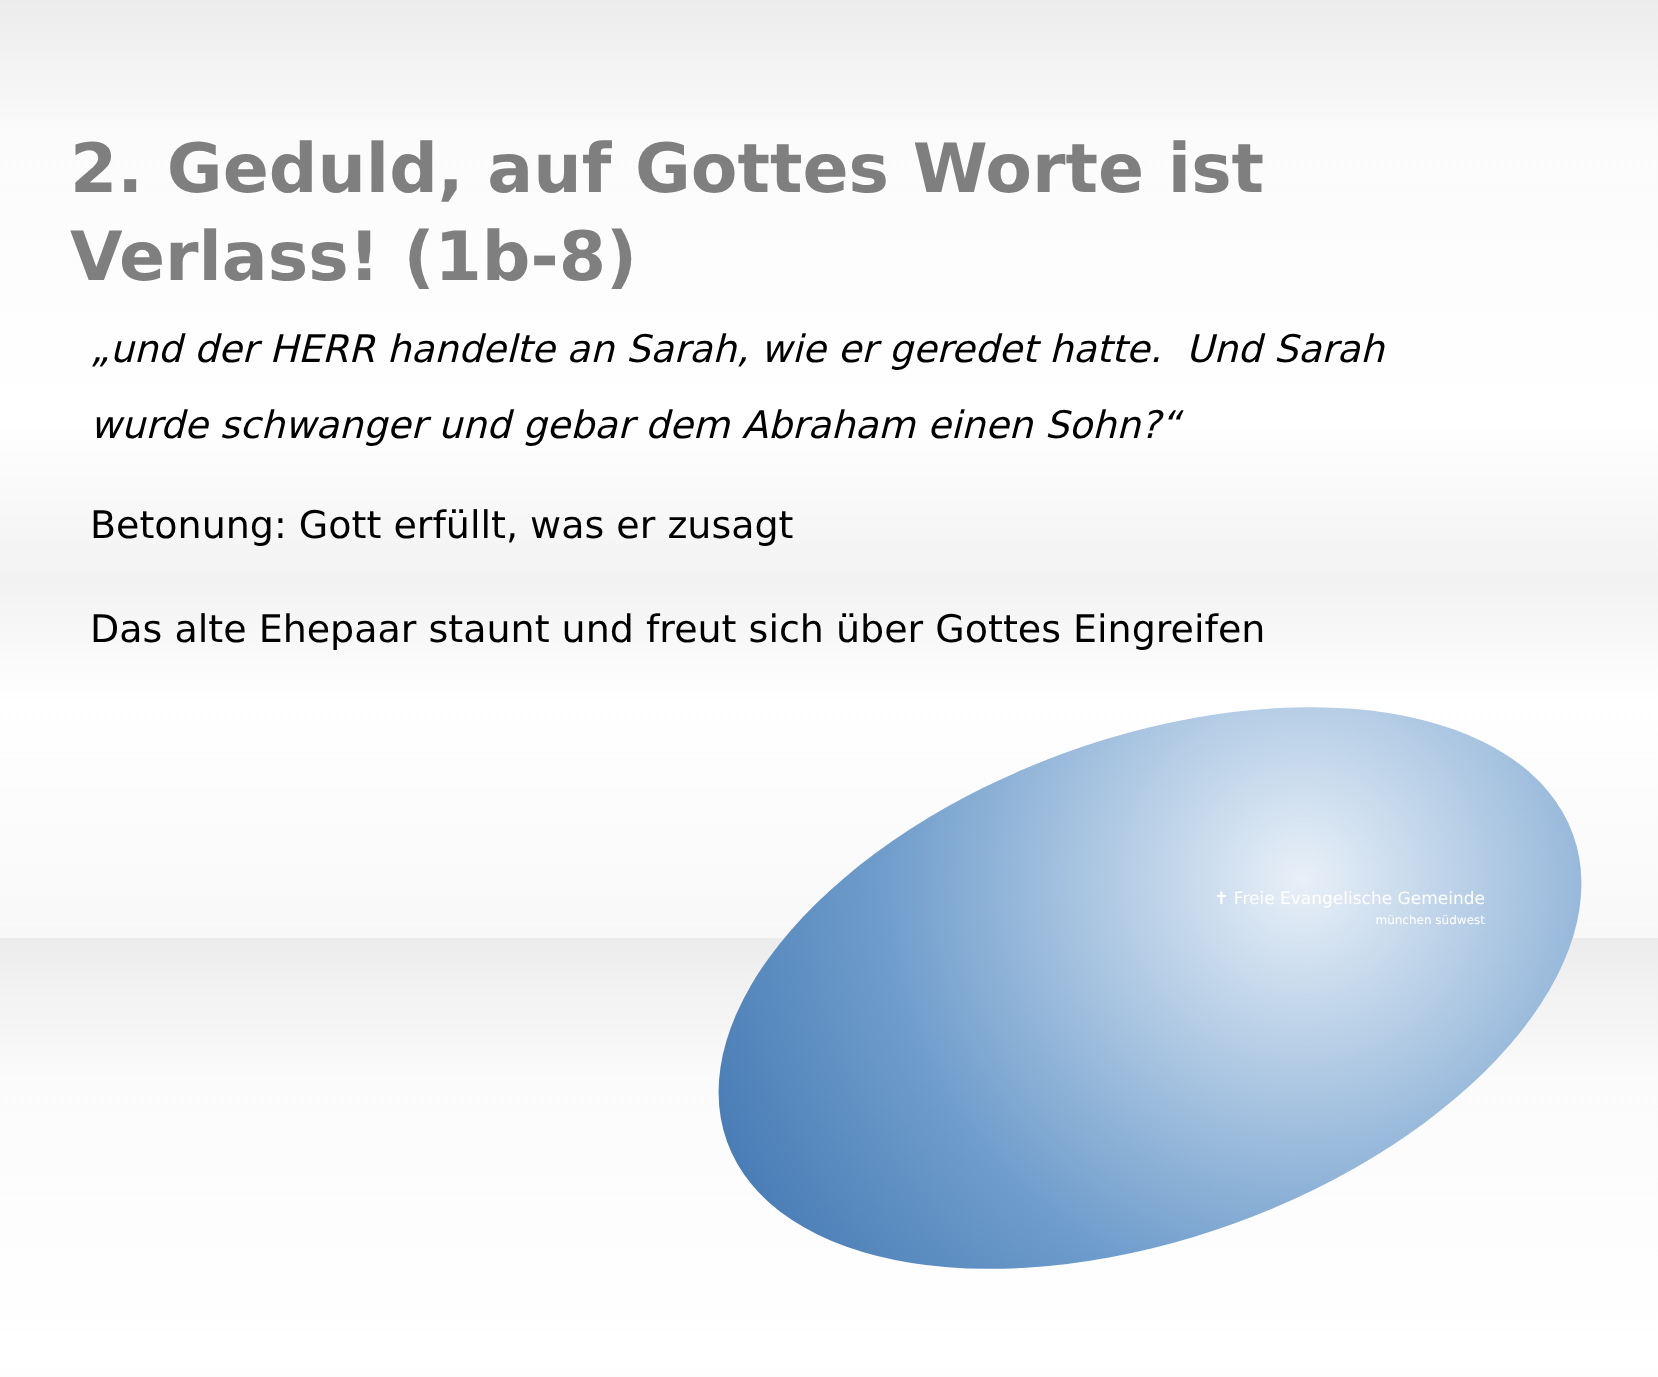2. Geduld, auf Gottes Worte ist Verlass! (1b-8)
„und der HERR handelte an Sarah, wie er geredet hatte. Und Sarah wurde schwanger und gebar dem Abraham einen Sohn?“
Betonung: Gott erfüllt, was er zusagt
Das alte Ehepaar staunt und freut sich über Gottes Eingreifen
✝ Freie Evangelische Gemeinde
münchen südwest